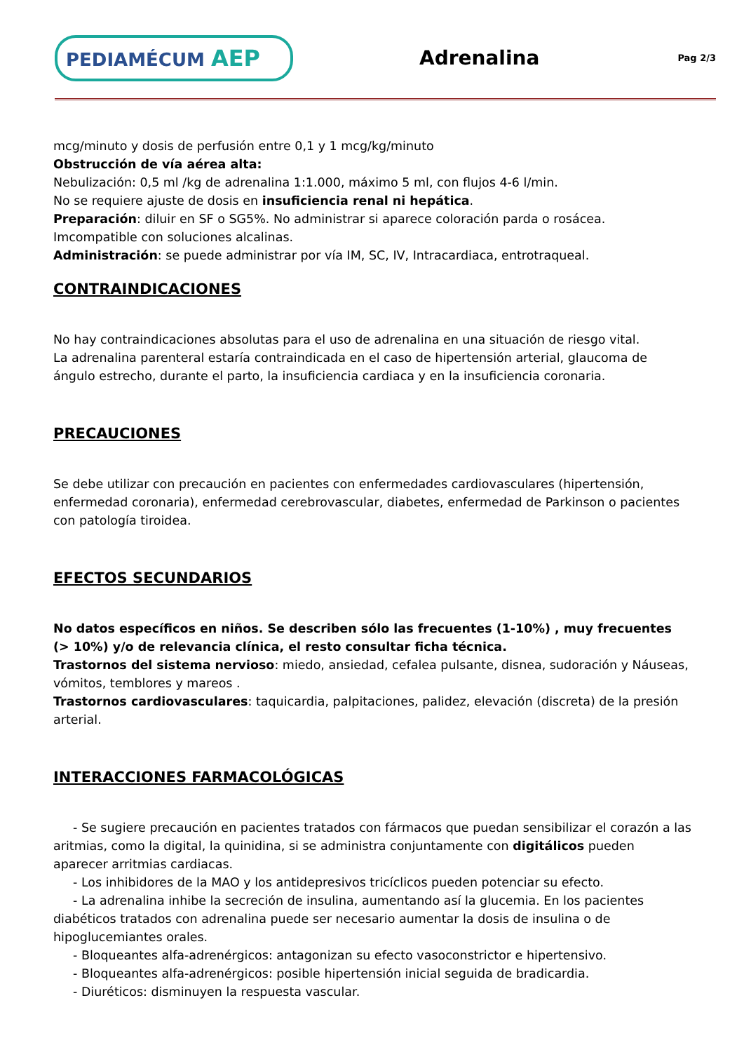PEDIAMÉCUM AEP
Adrenalina
Pag 2/3
mcg/minuto y dosis de perfusión entre 0,1 y 1 mcg/kg/minuto
Obstrucción de vía aérea alta:
Nebulización: 0,5 ml /kg de adrenalina 1:1.000, máximo 5 ml, con flujos 4-6 l/min.
No se requiere ajuste de dosis en insuficiencia renal ni hepática.
Preparación: diluir en SF o SG5%. No administrar si aparece coloración parda o rosácea. Imcompatible con soluciones alcalinas.
Administración: se puede administrar por vía IM, SC, IV, Intracardiaca, entrotraqueal.
CONTRAINDICACIONES
No hay contraindicaciones absolutas para el uso de adrenalina en una situación de riesgo vital.
La adrenalina parenteral estaría contraindicada en el caso de hipertensión arterial, glaucoma de ángulo estrecho, durante el parto, la insuficiencia cardiaca y en la insuficiencia coronaria.
PRECAUCIONES
Se debe utilizar con precaución en pacientes con enfermedades cardiovasculares (hipertensión, enfermedad coronaria), enfermedad cerebrovascular, diabetes, enfermedad de Parkinson o pacientes con patología tiroidea.
EFECTOS SECUNDARIOS
No datos específicos en niños. Se describen sólo las frecuentes (1-10%) , muy frecuentes (> 10%) y/o de relevancia clínica, el resto consultar ficha técnica.
Trastornos del sistema nervioso: miedo, ansiedad, cefalea pulsante, disnea, sudoración y Náuseas, vómitos, temblores y mareos .
Trastornos cardiovasculares: taquicardia, palpitaciones, palidez, elevación (discreta) de la presión arterial.
INTERACCIONES FARMACOLÓGICAS
- Se sugiere precaución en pacientes tratados con fármacos que puedan sensibilizar el corazón a las aritmias, como la digital, la quinidina, si se administra conjuntamente con digitálicos pueden aparecer arritmias cardiacas.
- Los inhibidores de la MAO y los antidepresivos tricíclicos pueden potenciar su efecto.
- La adrenalina inhibe la secreción de insulina, aumentando así la glucemia. En los pacientes diabéticos tratados con adrenalina puede ser necesario aumentar la dosis de insulina o de hipoglucemiantes orales.
- Bloqueantes alfa-adrenérgicos: antagonizan su efecto vasoconstrictor e hipertensivo.
- Bloqueantes alfa-adrenérgicos: posible hipertensión inicial seguida de bradicardia.
- Diuréticos: disminuyen la respuesta vascular.